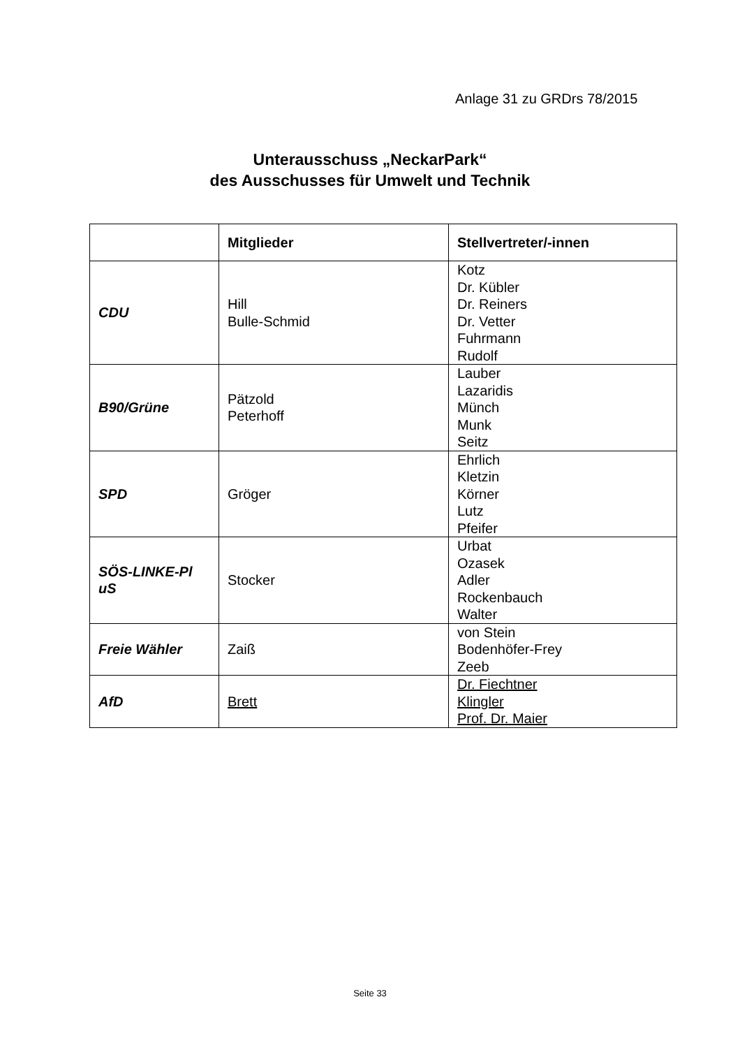Anlage 31 zu GRDrs 78/2015
Unterausschuss „NeckarPark“
des Ausschusses für Umwelt und Technik
| | Mitglieder | Stellvertreter/-innen |
| --- | --- | --- |
| CDU | Hill Bulle-Schmid | Kotz Dr. Kübler Dr. Reiners Dr. Vetter Fuhrmann Rudolf |
| B90/Grüne | Pätzold Peterhoff | Lauber Lazaridis Münch Munk Seitz |
| SPD | Gröger | Ehrlich Kletzin Körner Lutz Pfeifer |
| SÖS-LINKE-Pl uS | Stocker | Urbat Ozasek Adler Rockenbauch Walter |
| Freie Wähler | Zaiß | von Stein Bodenhöfer-Frey Zeeb |
| AfD | Brett | Dr. Fiechtner Klingler Prof. Dr. Maier |
Seite 33